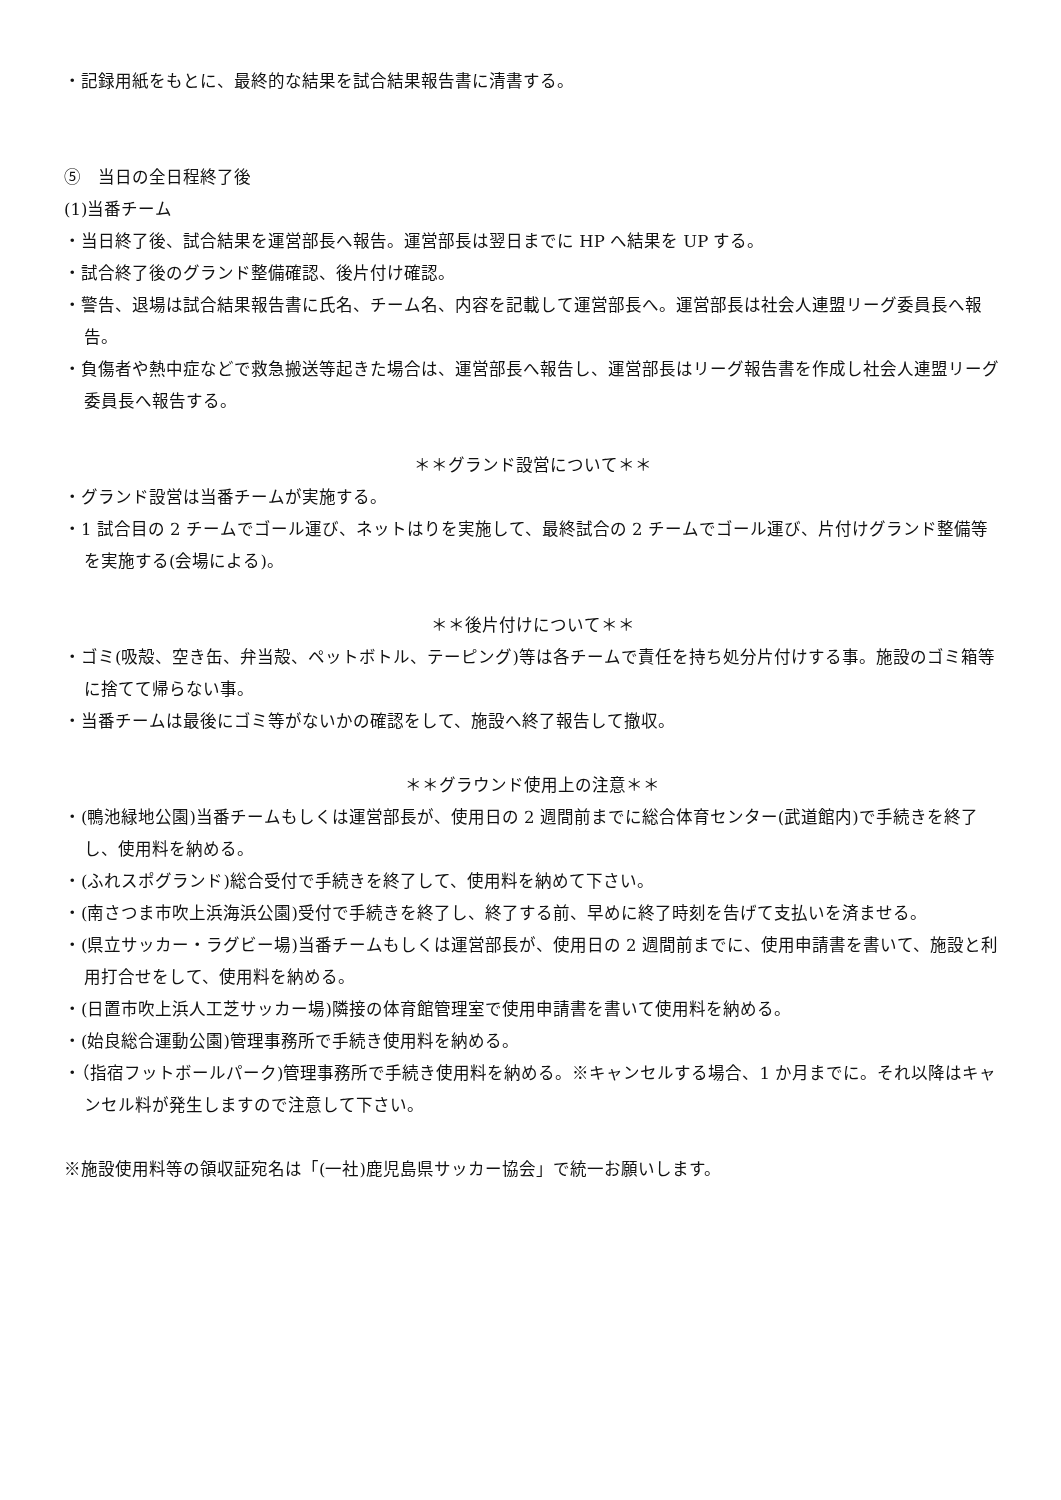・記録用紙をもとに、最終的な結果を試合結果報告書に清書する。
⑤　当日の全日程終了後
(1)当番チーム
・当日終了後、試合結果を運営部長へ報告。運営部長は翌日までに HP へ結果を UP する。
・試合終了後のグランド整備確認、後片付け確認。
・警告、退場は試合結果報告書に氏名、チーム名、内容を記載して運営部長へ。運営部長は社会人連盟リーグ委員長へ報告。
・負傷者や熱中症などで救急搬送等起きた場合は、運営部長へ報告し、運営部長はリーグ報告書を作成し社会人連盟リーグ委員長へ報告する。
＊＊グランド設営について＊＊
・グランド設営は当番チームが実施する。
・1 試合目の 2 チームでゴール運び、ネットはりを実施して、最終試合の 2 チームでゴール運び、片付けグランド整備等を実施する(会場による)。
＊＊後片付けについて＊＊
・ゴミ(吸殻、空き缶、弁当殻、ペットボトル、テーピング)等は各チームで責任を持ち処分片付けする事。施設のゴミ箱等に捨てて帰らない事。
・当番チームは最後にゴミ等がないかの確認をして、施設へ終了報告して撤収。
＊＊グラウンド使用上の注意＊＊
・(鴨池緑地公園)当番チームもしくは運営部長が、使用日の 2 週間前までに総合体育センター(武道館内)で手続きを終了し、使用料を納める。
・(ふれスポグランド)総合受付で手続きを終了して、使用料を納めて下さい。
・(南さつま市吹上浜海浜公園)受付で手続きを終了し、終了する前、早めに終了時刻を告げて支払いを済ませる。
・(県立サッカー・ラグビー場)当番チームもしくは運営部長が、使用日の 2 週間前までに、使用申請書を書いて、施設と利用打合せをして、使用料を納める。
・(日置市吹上浜人工芝サッカー場)隣接の体育館管理室で使用申請書を書いて使用料を納める。
・(始良総合運動公園)管理事務所で手続き使用料を納める。
・（指宿フットボールパーク)管理事務所で手続き使用料を納める。※キャンセルする場合、1 か月までに。それ以降はキャンセル料が発生しますので注意して下さい。
※施設使用料等の領収証宛名は「(一社)鹿児島県サッカー協会」で統一お願いします。